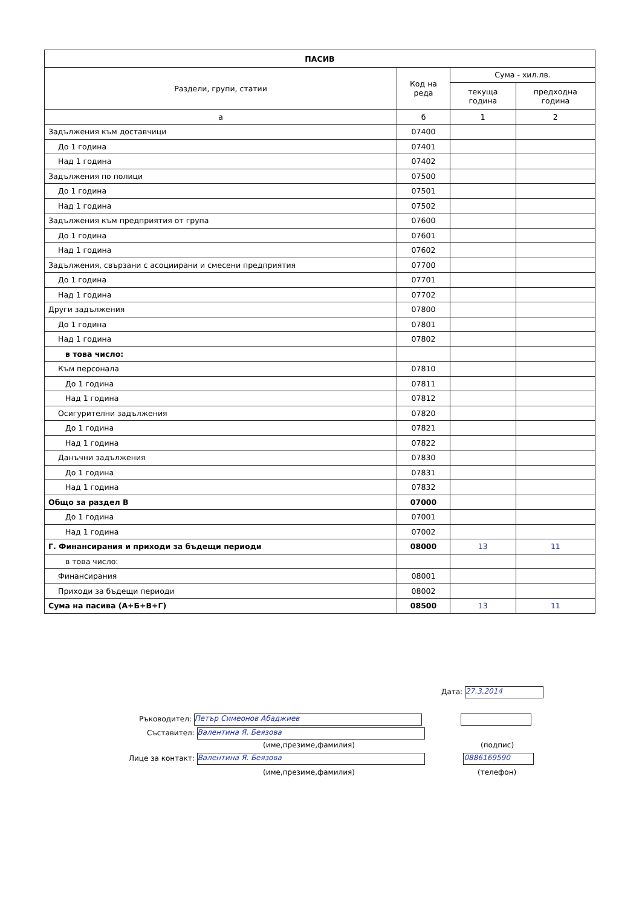| ПАСИВ | | | |
| --- | --- | --- | --- |
| Раздели, групи, статии | Код на реда | Сума - хил.лв. | |
| | | текуща година | предходна година |
| а | б | 1 | 2 |
| Задължения към доставчици | 07400 | | |
| До 1 година | 07401 | | |
| Над 1 година | 07402 | | |
| Задължения по полици | 07500 | | |
| До 1 година | 07501 | | |
| Над 1 година | 07502 | | |
| Задължения към предприятия от група | 07600 | | |
| До 1 година | 07601 | | |
| Над 1 година | 07602 | | |
| Задължения, свързани с асоциирани и смесени предприятия | 07700 | | |
| До 1 година | 07701 | | |
| Над 1 година | 07702 | | |
| Други задължения | 07800 | | |
| До 1 година | 07801 | | |
| Над 1 година | 07802 | | |
| в това число: | | | |
| Към персонала | 07810 | | |
| До 1 година | 07811 | | |
| Над 1 година | 07812 | | |
| Осигурителни задължения | 07820 | | |
| До 1 година | 07821 | | |
| Над 1 година | 07822 | | |
| Данъчни задължения | 07830 | | |
| До 1 година | 07831 | | |
| Над 1 година | 07832 | | |
| Общо за раздел В | 07000 | | |
| До 1 година | 07001 | | |
| Над 1 година | 07002 | | |
| Г. Финансирания и приходи за бъдещи периоди | 08000 | 13 | 11 |
| в това число: | | | |
| Финансирания | 08001 | | |
| Приходи за бъдещи периоди | 08002 | | |
| Сума на пасива (А+Б+В+Г) | 08500 | 13 | 11 |
Дата: 27.3.2014
Ръководител: Петър Симеонов Абаджиев
Съставител: Валентина Я. Беязова
(име,презиме,фамилия) (подпис)
Лице за контакт: Валентина Я. Беязова 0886169590
(име,презиме,фамилия) (телефон)